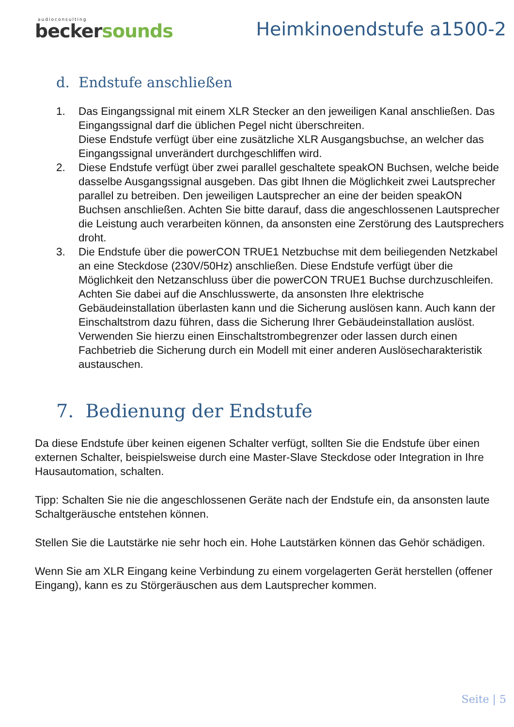audioconsulting
beckersounds
Heimkinoendstufe a1500-2
d. Endstufe anschließen
1. Das Eingangssignal mit einem XLR Stecker an den jeweiligen Kanal anschließen. Das Eingangssignal darf die üblichen Pegel nicht überschreiten.
Diese Endstufe verfügt über eine zusätzliche XLR Ausgangsbuchse, an welcher das Eingangssignal unverändert durchgeschliffen wird.
2. Diese Endstufe verfügt über zwei parallel geschaltete speakON Buchsen, welche beide dasselbe Ausgangssignal ausgeben. Das gibt Ihnen die Möglichkeit zwei Lautsprecher parallel zu betreiben. Den jeweiligen Lautsprecher an eine der beiden speakON Buchsen anschließen. Achten Sie bitte darauf, dass die angeschlossenen Lautsprecher die Leistung auch verarbeiten können, da ansonsten eine Zerstörung des Lautsprechers droht.
3. Die Endstufe über die powerCON TRUE1 Netzbuchse mit dem beiliegenden Netzkabel an eine Steckdose (230V/50Hz) anschließen. Diese Endstufe verfügt über die Möglichkeit den Netzanschluss über die powerCON TRUE1 Buchse durchzuschleifen. Achten Sie dabei auf die Anschlusswerte, da ansonsten Ihre elektrische Gebäudeinstallation überlasten kann und die Sicherung auslösen kann. Auch kann der Einschaltstrom dazu führen, dass die Sicherung Ihrer Gebäudeinstallation auslöst. Verwenden Sie hierzu einen Einschaltstrombegrenzer oder lassen durch einen Fachbetrieb die Sicherung durch ein Modell mit einer anderen Auslösecharakteristik austauschen.
7. Bedienung der Endstufe
Da diese Endstufe über keinen eigenen Schalter verfügt, sollten Sie die Endstufe über einen externen Schalter, beispielsweise durch eine Master-Slave Steckdose oder Integration in Ihre Hausautomation, schalten.
Tipp: Schalten Sie nie die angeschlossenen Geräte nach der Endstufe ein, da ansonsten laute Schaltgeräusche entstehen können.
Stellen Sie die Lautstärke nie sehr hoch ein. Hohe Lautstärken können das Gehör schädigen.
Wenn Sie am XLR Eingang keine Verbindung zu einem vorgelagerten Gerät herstellen (offener Eingang), kann es zu Störgeräuschen aus dem Lautsprecher kommen.
Seite | 5